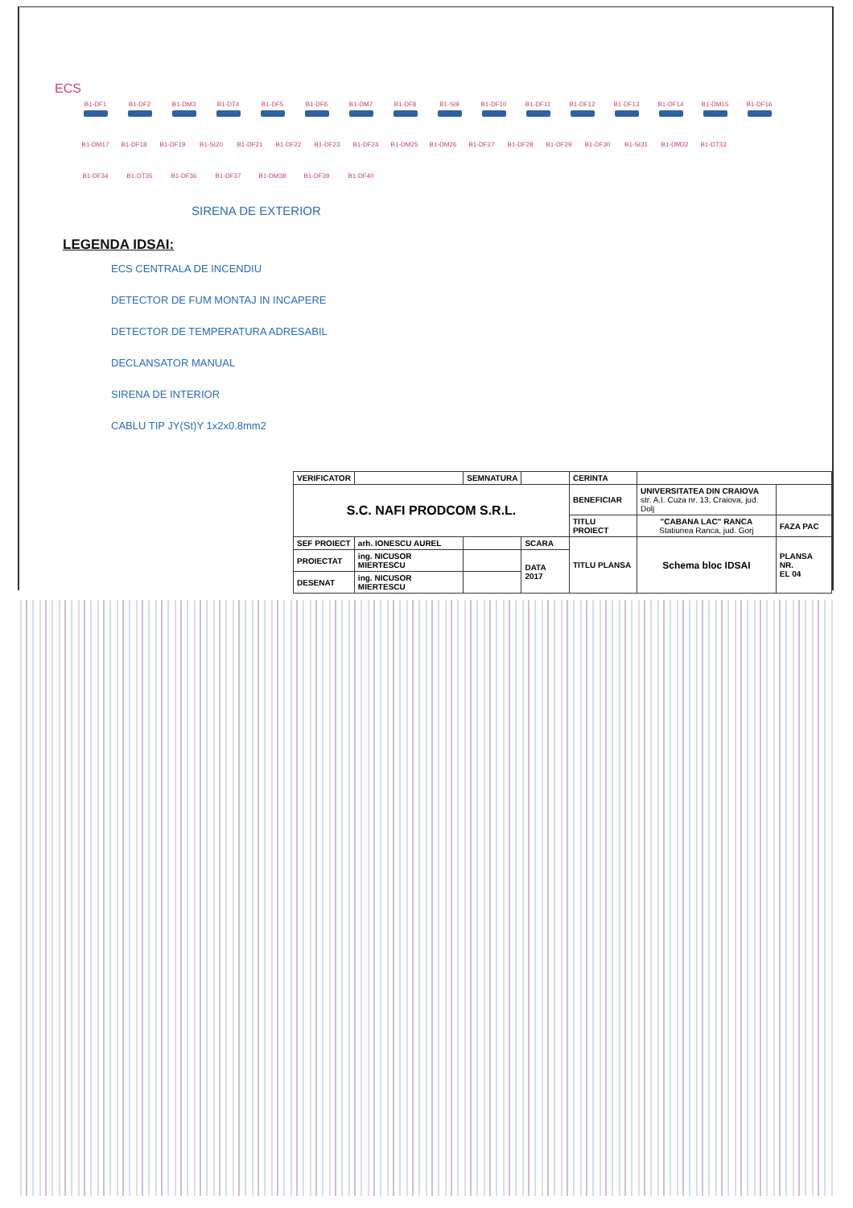ECS
B1-DF1 B1-DF2 B1-DM3 B1-DT4 B1-DF5 B1-DF6 B1-DM7 B1-DF8 B1-SI9 B1-DF10 B1-DF11 B1-DF12 B1-DF13 B1-DF14 B1-DM15 B1-DF16
B1-DM17 B1-DF18 B1-DF19 B1-SI20 B1-DF21 B1-DF22 B1-DF23 B1-DF24 B1-DM25 B1-DM26 B1-DF27 B1-DF28 B1-DF29 B1-DF30 B1-SI31 B1-DM32 B1-DT33
B1-DF34 B1-DT35 B1-DF36 B1-DF37 B1-DM38 B1-DF39 B1-DF40
SIRENA DE EXTERIOR
LEGENDA IDSAI:
ECS CENTRALA DE INCENDIU
DETECTOR DE FUM MONTAJ IN INCAPERE
DETECTOR DE TEMPERATURA ADRESABIL
DECLANSATOR MANUAL
SIRENA DE INTERIOR
CABLU TIP JY(St)Y 1x2x0.8mm2
| VERIFICATOR | | SEMNATURA | | CERINTA | | |
| S.C. NAFI PRODCOM S.R.L. | | | | BENEFICIAR | UNIVERSITATEA DIN CRAIOVA str. A.I. Cuza nr. 13, Craiova, jud. Dolj | |
| | | | | TITLU PROIECT | "CABANA LAC" RANCA Statiunea Ranca, jud. Gorj | FAZA PAC |
| SEF PROIECT | arh. IONESCU AUREL | | SCARA | TITLU PLANSA | Schema bloc IDSAI | PLANSA NR. EL 04 |
| PROIECTAT | ing. NICUSOR MIERTESCU | | DATA 2017 | | | |
| DESENAT | ing. NICUSOR MIERTESCU | | | | | |